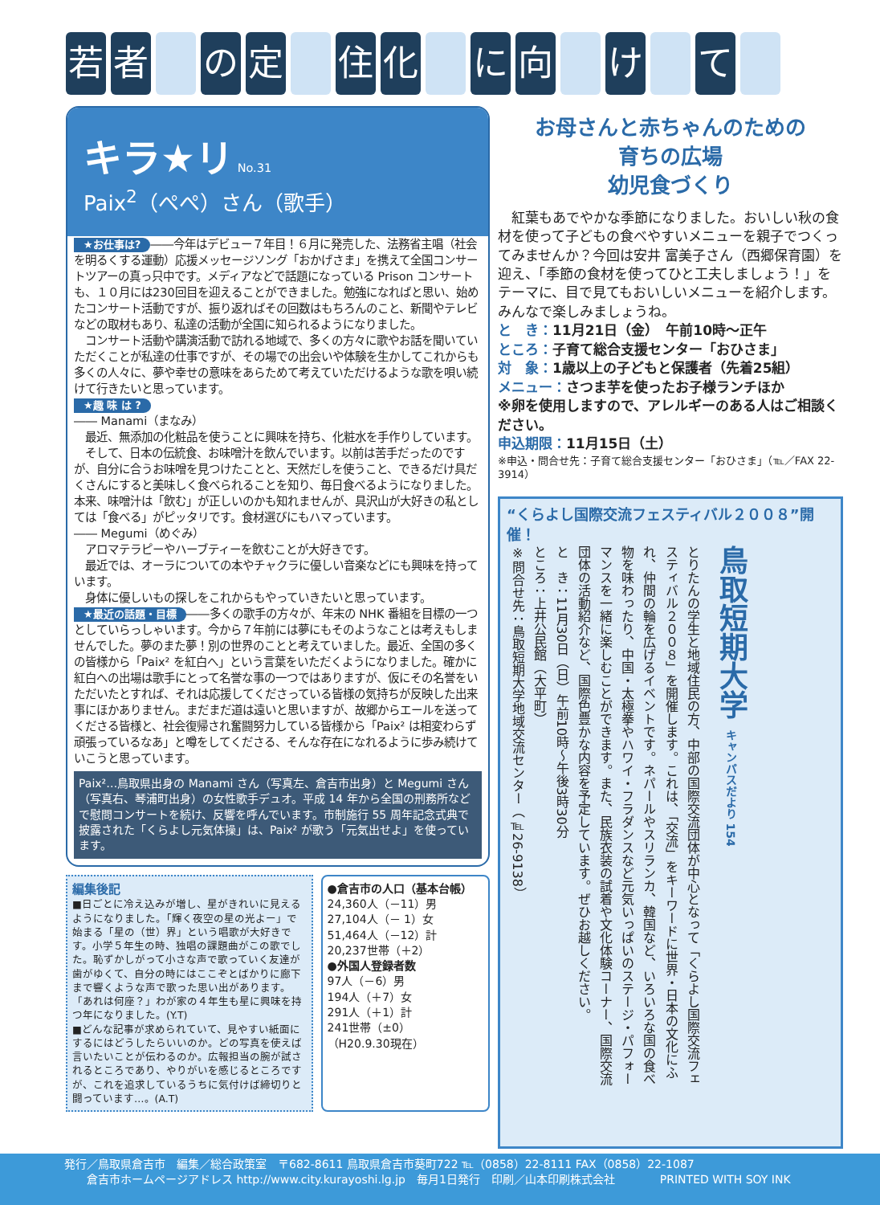若者 の 定 住 化 に 向 け て
キラ★リ No.31
Paix<sup>2</sup>（ぺぺ）さん（歌手）
★お仕事は? ――今年はデビュー７年目！６月に発売した、法務省主唱（社会を明るくする運動）応援メッセージソング「おかげさま」を携えて全国コンサートツアーの真っ只中です。メディアなどで話題になっている Prison コンサートも、１０月には230回目を迎えることができました。勉強になればと思い、始めたコンサート活動ですが、振り返ればその回数はもちろんのこと、新聞やテレビなどの取材もあり、私達の活動が全国に知られるようになりました。
　コンサート活動や講演活動で訪れる地域で、多くの方々に歌やお話を聞いていただくことが私達の仕事ですが、その場での出会いや体験を生かしてこれからも多くの人々に、夢や幸せの意味をあらためて考えていただけるような歌を唄い続けて行きたいと思っています。
★趣 味 は ?
―― Manami（まなみ）
　最近、無添加の化粧品を使うことに興味を持ち、化粧水を手作りしています。
　そして、日本の伝統食、お味噌汁を飲んでいます。以前は苦手だったのですが、自分に合うお味噌を見つけたことと、天然だしを使うこと、できるだけ具だくさんにすると美味しく食べられることを知り、毎日食べるようになりました。本来、味噌汁は「飲む」が正しいのかも知れませんが、具沢山が大好きの私としては「食べる」がピッタリです。食材選びにもハマっています。
―― Megumi（めぐみ）
　アロマテラピーやハーブティーを飲むことが大好きです。
　最近では、オーラについての本やチャクラに優しい音楽などにも興味を持っています。
　身体に優しいもの探しをこれからもやっていきたいと思っています。
★最近の話題・目標 ――多くの歌手の方々が、年末の NHK 番組を目標の一つとしていらっしゃいます。今から７年前には夢にもそのようなことは考えもしませんでした。夢のまた夢！別の世界のことと考えていました。最近、全国の多くの皆様から「Paix² を紅白へ」という言葉をいただくようになりました。確かに紅白への出場は歌手にとって名誉な事の一つではありますが、仮にその名誉をいただいたとすれば、それは応援してくださっている皆様の気持ちが反映した出来事にほかありません。まだまだ道は遠いと思いますが、故郷からエールを送ってくださる皆様と、社会復帰され奮闘努力している皆様から「Paix² は相変わらず頑張っているなあ」と噂をしてくださる、そんな存在になれるように歩み続けていこうと思っています。
Paix²…鳥取県出身の Manami さん（写真左、倉吉市出身）と Megumi さん（写真右、琴浦町出身）の女性歌手デュオ。平成 14 年から全国の刑務所などで慰問コンサートを続け、反響を呼んでいます。市制施行 55 周年記念式典で披露された「くらよし元気体操」は、Paix² が歌う「元気出せよ」を使っています。
編集後記
■日ごとに冷え込みが増し、星がきれいに見えるようになりました。「輝く夜空の星の光よー」で始まる「星の（世）界」という唱歌が大好きです。小学５年生の時、独唱の課題曲がこの歌でした。恥ずかしがって小さな声で歌っていく友達が歯がゆくて、自分の時にはここぞとばかりに廊下まで響くような声で歌った思い出があります。「あれは何座？」わが家の４年生も星に興味を持つ年になりました。(Y.T)
■どんな記事が求められていて、見やすい紙面にするにはどうしたらいいのか。どの写真を使えば言いたいことが伝わるのか。広報担当の腕が試されるところであり、やりがいを感じるところですが、これを追求しているうちに気付けば締切りと闘っています…。(A.T)
●倉吉市の人口（基本台帳）
24,360人（－11）男
27,104人（－ 1）女
51,464人（－12）計
20,237世帯（＋2）
●外国人登録者数
97人（－6）男
194人（＋7）女
291人（＋1）計
241世帯（±0）
（H20.9.30現在）
お母さんと赤ちゃんのための
育ちの広場
幼児食づくり
　紅葉もあでやかな季節になりました。おいしい秋の食材を使って子どもの食べやすいメニューを親子でつくってみませんか？今回は安井 富美子さん（西郷保育園）を迎え、「季節の食材を使ってひと工夫しましょう！」をテーマに、目で見てもおいしいメニューを紹介します。みんなで楽しみましょうね。
と　き：11月21日（金）　午前10時～正午
ところ：子育て総合支援センター「おひさま」
対　象：1歳以上の子どもと保護者（先着25組）
メニュー：さつま芋を使ったお子様ランチほか
※卵を使用しますので、アレルギーのある人はご相談ください。
申込期限：11月15日（土）
※申込・問合せ先：子育て総合支援センター「おひさま」（℡／FAX 22-3914）
“くらよし国際交流フェスティバル２００８”開催！
とりたんの学生と地域住民の方、中部の国際交流団体が中心となって「くらよし国際交流フェスティバル２００８」を開催します。これは、「交流」をキーワードに世界・日本の文化にふれ、仲間の輪を広げるイベントです。ネパールやスリランカ、韓国など、いろいろな国の食べ物を味わったり、中国・太極拳やハワイ・フラダンスなど元気いっぱいのステージ・パフォーマンスを一緒に楽しむことができます。また、民族衣装の試着や文化体験コーナー、国際交流団体の活動紹介など、国際色豊かな内容を予定しています。ぜひお越しください。
と　き：11月30日（日）午前10時～午後3時30分
ところ：上井公民館（大平町）
※問合せ先：鳥取短期大学地域交流センター（℡26-9138）
鳥取短期大学 キャンパスだより 154
発行／鳥取県倉吉市　編集／総合政策室　〒682-8611 鳥取県倉吉市葵町722 ℡（0858）22-8111 FAX（0858）22-1087
　　倉吉市ホームページアドレス http://www.city.kurayoshi.lg.jp　毎月1日発行　印刷／山本印刷株式会社　　　　PRINTED WITH SOY INK